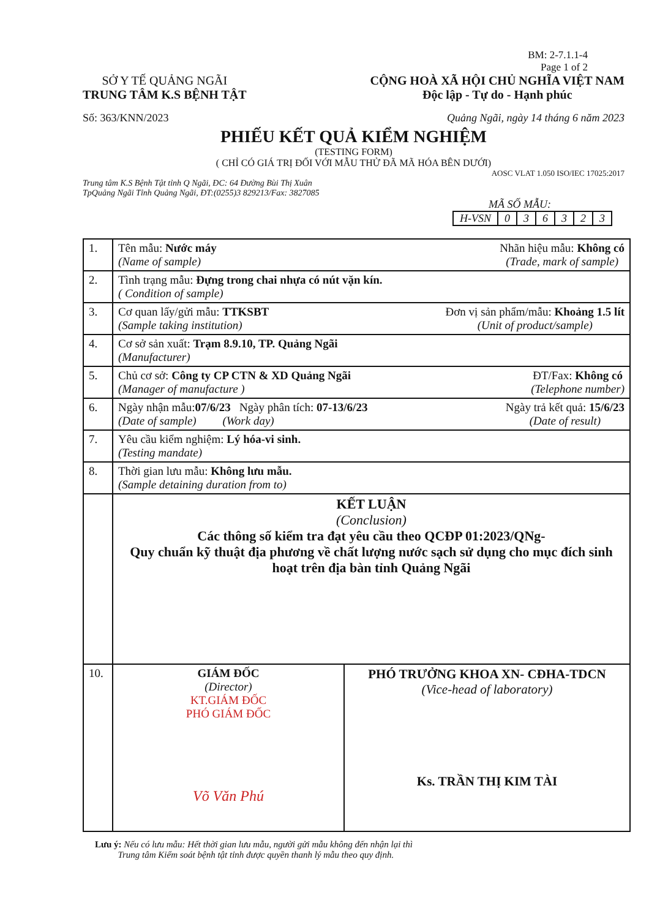BM: 2-7.1.1-4
Page 1 of 2
SỞ Y TẾ QUẢNG NGÃI
TRUNG TÂM K.S BỆNH TẬT
CỘNG HOÀ XÃ HỘI CHỦ NGHĨA VIỆT NAM
Độc lập - Tự do - Hạnh phúc
Số: 363/KNN/2023 Quảng Ngãi, ngày 14 tháng 6 năm 2023
PHIẾU KẾT QUẢ KIỂM NGHIỆM
(TESTING FORM)
( CHỈ CÓ GIÁ TRỊ ĐỐI VỚI MẪU THỬ ĐÃ MÃ HÓA BÊN DƯỚI)
AOSC VLAT 1.050 ISO/IEC 17025:2017
Trung tâm K.S Bệnh Tật tỉnh Q Ngãi, ĐC: 64 Đường Bùi Thị Xuân
TpQuảng Ngãi Tỉnh Quảng Ngãi, ĐT:(0255)3 829213/Fax: 3827085
MÃ SỐ MẪU:
| H-VSN | 0 | 3 | 6 | 3 | 2 | 3 |
| 1. | Nhãn hiệu mẫu: Không có (Trade, mark of sample) Tên mẫu: Nước máy (Name of sample) | |
| 2. | Tình trạng mẫu: Đựng trong chai nhựa có nút vặn kín. ( Condition of sample) | |
| 3. | Đơn vị sản phẩm/mẫu: Khoảng 1.5 lít (Unit of product/sample) Cơ quan lấy/gửi mẫu: TTKSBT (Sample taking institution) | |
| 4. | Cơ sở sản xuất: Trạm 8.9.10, TP. Quảng Ngãi (Manufacturer) | |
| 5. | ĐT/Fax: Không có (Telephone number) Chủ cơ sở: Công ty CP CTN & XD Quảng Ngãi (Manager of manufacture ) | |
| 6. | Ngày trả kết quả: 15/6/23 (Date of result) Ngày nhận mẫu: 07/6/23 Ngày phân tích: 07-13/6/23 (Date of sample) (Work day) | |
| 7. | Yêu cầu kiểm nghiệm: Lý hóa-vi sinh. (Testing mandate) | |
| 8. | Thời gian lưu mẫu: Không lưu mẫu. (Sample detaining duration from to) | |
| | KẾT LUẬN (Conclusion) Các thông số kiểm tra đạt yêu cầu theo QCĐP 01:2023/QNg- Quy chuẩn kỹ thuật địa phương về chất lượng nước sạch sử dụng cho mục đích sinh hoạt trên địa bàn tỉnh Quảng Ngãi | |
| 10. | GIÁM ĐỐC (Director) KT.GIÁM ĐỐC PHÓ GIÁM ĐỐC Võ Văn Phú | PHÓ TRƯỞNG KHOA XN- CĐHA-TDCN (Vice-head of laboratory) Ks. TRẦN THỊ KIM TÀI |
Lưu ý: Nếu có lưu mẫu: Hết thời gian lưu mẫu, người gửi mẫu không đến nhận lại thì
Trung tâm Kiểm soát bệnh tật tỉnh được quyền thanh lý mẫu theo quy định.